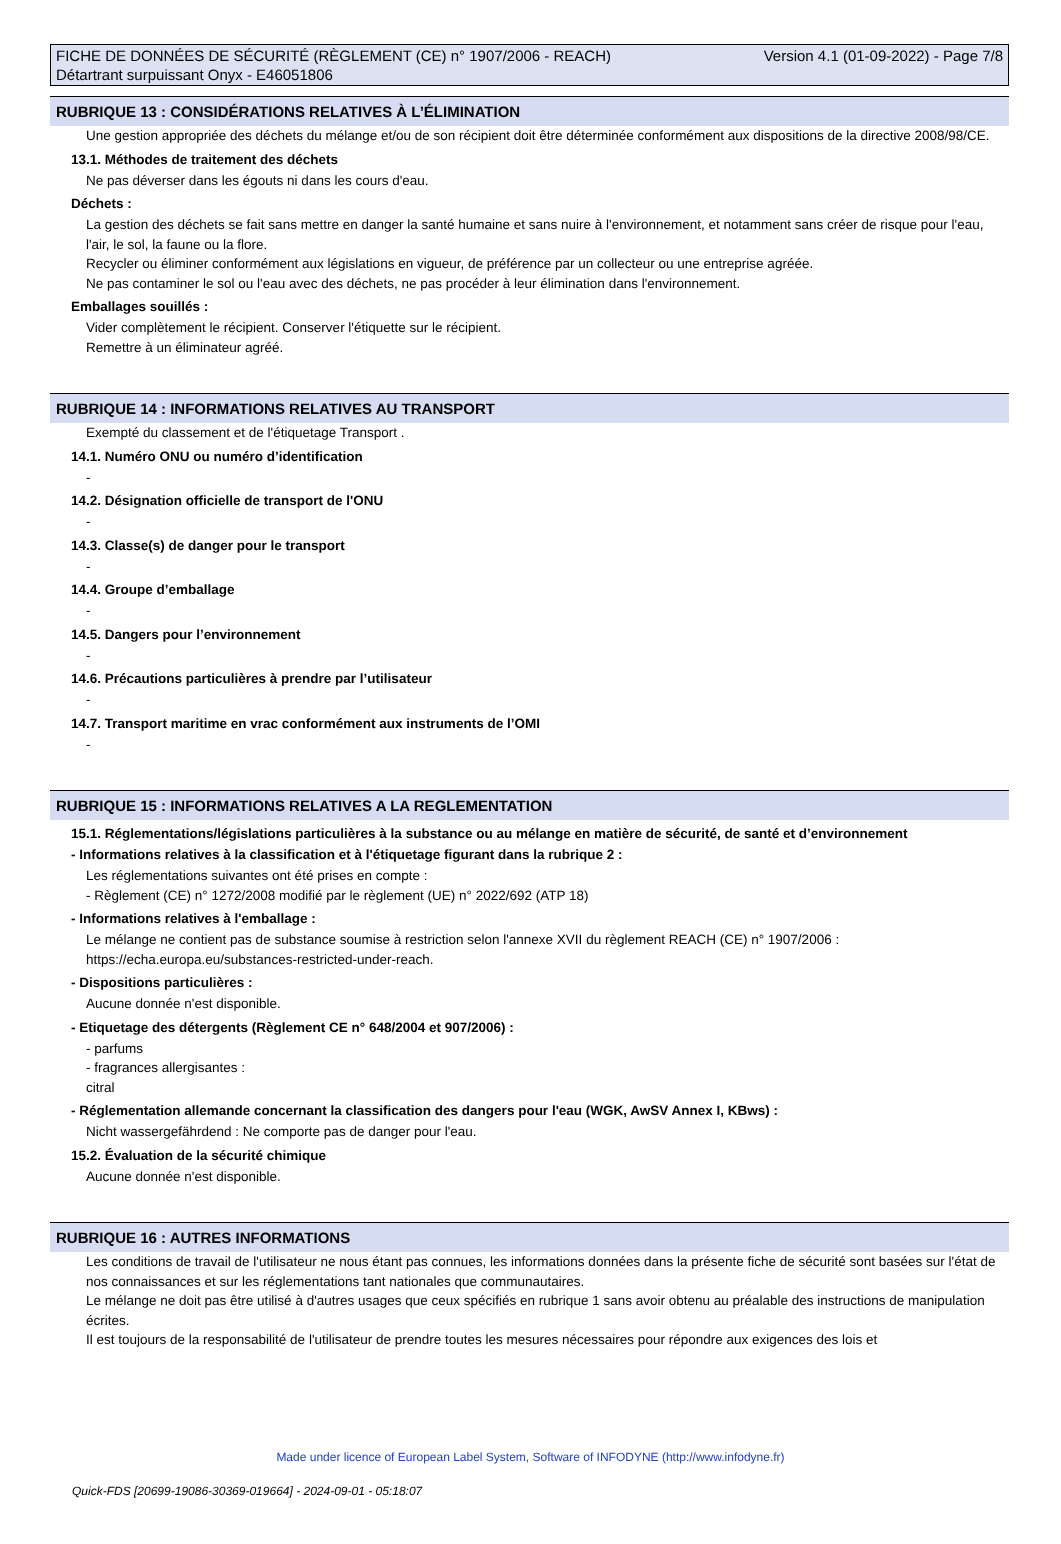FICHE DE DONNÉES DE SÉCURITÉ (RÈGLEMENT (CE) n° 1907/2006 - REACH)
Détartrant surpuissant Onyx - E46051806
Version 4.1 (01-09-2022) - Page 7/8
RUBRIQUE 13 : CONSIDÉRATIONS RELATIVES À L’ÉLIMINATION
Une gestion appropriée des déchets du mélange et/ou de son récipient doit être déterminée conformément aux dispositions de la directive 2008/98/CE.
13.1. Méthodes de traitement des déchets
Ne pas déverser dans les égouts ni dans les cours d'eau.
Déchets :
La gestion des déchets se fait sans mettre en danger la santé humaine et sans nuire à l'environnement, et notamment sans créer de risque pour l'eau, l'air, le sol, la faune ou la flore.
Recycler ou éliminer conformément aux législations en vigueur, de préférence par un collecteur ou une entreprise agréée.
Ne pas contaminer le sol ou l'eau avec des déchets, ne pas procéder à leur élimination dans l'environnement.
Emballages souillés :
Vider complètement le récipient. Conserver l'étiquette sur le récipient.
Remettre à un éliminateur agréé.
RUBRIQUE 14 : INFORMATIONS RELATIVES AU TRANSPORT
Exempté du classement et de l'étiquetage Transport .
14.1. Numéro ONU ou numéro d’identification
-
14.2. Désignation officielle de transport de l'ONU
-
14.3. Classe(s) de danger pour le transport
-
14.4. Groupe d’emballage
-
14.5. Dangers pour l’environnement
-
14.6. Précautions particulières à prendre par l’utilisateur
-
14.7. Transport maritime en vrac conformément aux instruments de l’OMI
-
RUBRIQUE 15 : INFORMATIONS RELATIVES A LA REGLEMENTATION
15.1. Réglementations/législations particulières à la substance ou au mélange en matière de sécurité, de santé et d’environnement
- Informations relatives à la classification et à l'étiquetage figurant dans la rubrique 2 :
Les réglementations suivantes ont été prises en compte :
- Règlement (CE) n° 1272/2008 modifié par le règlement (UE) n° 2022/692 (ATP 18)
- Informations relatives à l'emballage :
Le mélange ne contient pas de substance soumise à restriction selon l'annexe XVII du règlement REACH (CE) n° 1907/2006 :
https://echa.europa.eu/substances-restricted-under-reach.
- Dispositions particulières :
Aucune donnée n'est disponible.
- Etiquetage des détergents (Règlement CE n° 648/2004 et 907/2006) :
- parfums
- fragrances allergisantes :
citral
- Réglementation allemande concernant la classification des dangers pour l'eau (WGK, AwSV Annex I, KBws) :
Nicht wassergefährdend : Ne comporte pas de danger pour l'eau.
15.2. Évaluation de la sécurité chimique
Aucune donnée n'est disponible.
RUBRIQUE 16 : AUTRES INFORMATIONS
Les conditions de travail de l'utilisateur ne nous étant pas connues, les informations données dans la présente fiche de sécurité sont basées sur l'état de nos connaissances et sur les réglementations tant nationales que communautaires.
Le mélange ne doit pas être utilisé à d'autres usages que ceux spécifiés en rubrique 1 sans avoir obtenu au préalable des instructions de manipulation écrites.
Il est toujours de la responsabilité de l'utilisateur de prendre toutes les mesures nécessaires pour répondre aux exigences des lois et
Made under licence of European Label System, Software of INFODYNE (http://www.infodyne.fr)
Quick-FDS [20699-19086-30369-019664] - 2024-09-01 - 05:18:07